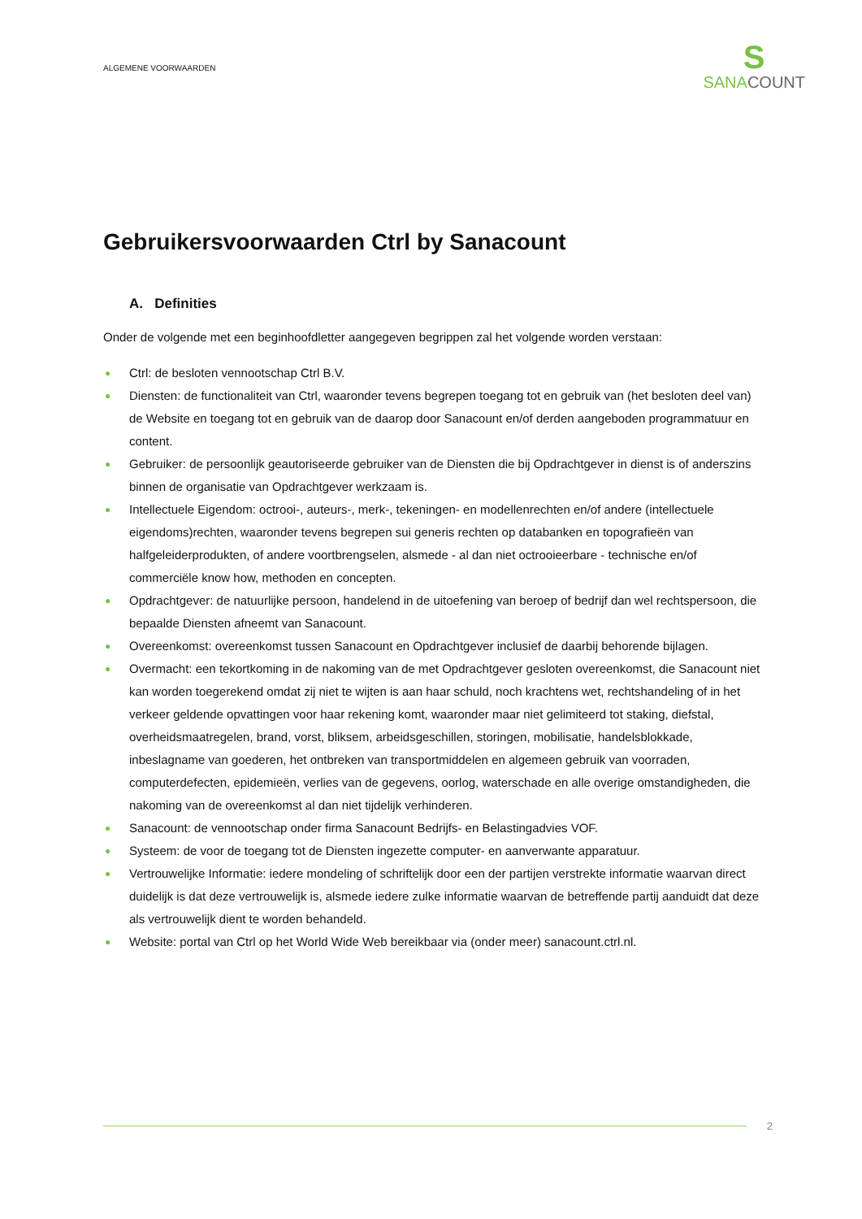ALGEMENE VOORWAARDEN
S
SANACOUNT
Gebruikersvoorwaarden Ctrl by Sanacount
A. Definities
Onder de volgende met een beginhoofdletter aangegeven begrippen zal het volgende worden verstaan:
● Ctrl: de besloten vennootschap Ctrl B.V.
● Diensten: de functionaliteit van Ctrl, waaronder tevens begrepen toegang tot en gebruik van (het besloten deel van) de Website en toegang tot en gebruik van de daarop door Sanacount en/of derden aangeboden programmatuur en content.
● Gebruiker: de persoonlijk geautoriseerde gebruiker van de Diensten die bij Opdrachtgever in dienst is of anderszins binnen de organisatie van Opdrachtgever werkzaam is.
● Intellectuele Eigendom: octrooi-, auteurs-, merk-, tekeningen- en modellenrechten en/of andere (intellectuele eigendoms)rechten, waaronder tevens begrepen sui generis rechten op databanken en topografieën van halfgeleiderprodukten, of andere voortbrengselen, alsmede - al dan niet octrooieerbare - technische en/of commerciële know how, methoden en concepten.
● Opdrachtgever: de natuurlijke persoon, handelend in de uitoefening van beroep of bedrijf dan wel rechtspersoon, die bepaalde Diensten afneemt van Sanacount.
● Overeenkomst: overeenkomst tussen Sanacount en Opdrachtgever inclusief de daarbij behorende bijlagen.
● Overmacht: een tekortkoming in de nakoming van de met Opdrachtgever gesloten overeenkomst, die Sanacount niet kan worden toegerekend omdat zij niet te wijten is aan haar schuld, noch krachtens wet, rechtshandeling of in het verkeer geldende opvattingen voor haar rekening komt, waaronder maar niet gelimiteerd tot staking, diefstal, overheidsmaatregelen, brand, vorst, bliksem, arbeidsgeschillen, storingen, mobilisatie, handelsblokkade, inbeslagname van goederen, het ontbreken van transportmiddelen en algemeen gebruik van voorraden, computerdefecten, epidemieën, verlies van de gegevens, oorlog, waterschade en alle overige omstandigheden, die nakoming van de overeenkomst al dan niet tijdelijk verhinderen.
● Sanacount: de vennootschap onder firma Sanacount Bedrijfs- en Belastingadvies VOF.
● Systeem: de voor de toegang tot de Diensten ingezette computer- en aanverwante apparatuur.
● Vertrouwelijke Informatie: iedere mondeling of schriftelijk door een der partijen verstrekte informatie waarvan direct duidelijk is dat deze vertrouwelijk is, alsmede iedere zulke informatie waarvan de betreffende partij aanduidt dat deze als vertrouwelijk dient te worden behandeld.
● Website: portal van Ctrl op het World Wide Web bereikbaar via (onder meer) sanacount.ctrl.nl.
2